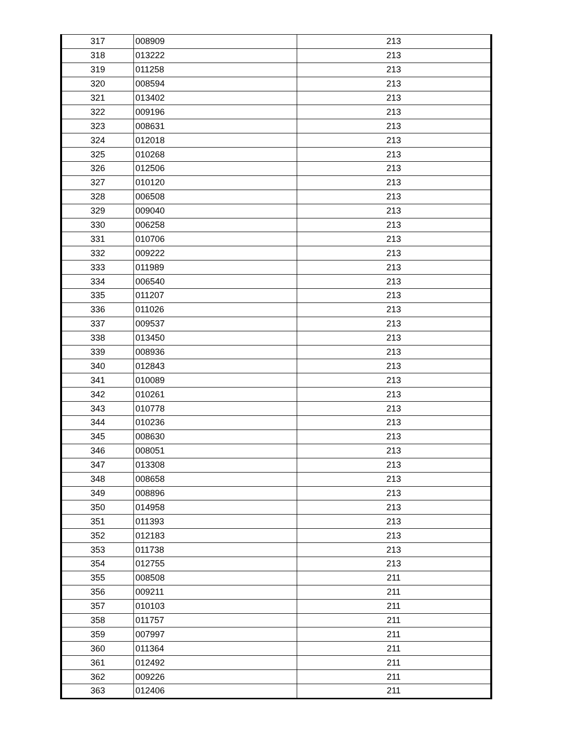| 317 | 008909 | 213 |
| 318 | 013222 | 213 |
| 319 | 011258 | 213 |
| 320 | 008594 | 213 |
| 321 | 013402 | 213 |
| 322 | 009196 | 213 |
| 323 | 008631 | 213 |
| 324 | 012018 | 213 |
| 325 | 010268 | 213 |
| 326 | 012506 | 213 |
| 327 | 010120 | 213 |
| 328 | 006508 | 213 |
| 329 | 009040 | 213 |
| 330 | 006258 | 213 |
| 331 | 010706 | 213 |
| 332 | 009222 | 213 |
| 333 | 011989 | 213 |
| 334 | 006540 | 213 |
| 335 | 011207 | 213 |
| 336 | 011026 | 213 |
| 337 | 009537 | 213 |
| 338 | 013450 | 213 |
| 339 | 008936 | 213 |
| 340 | 012843 | 213 |
| 341 | 010089 | 213 |
| 342 | 010261 | 213 |
| 343 | 010778 | 213 |
| 344 | 010236 | 213 |
| 345 | 008630 | 213 |
| 346 | 008051 | 213 |
| 347 | 013308 | 213 |
| 348 | 008658 | 213 |
| 349 | 008896 | 213 |
| 350 | 014958 | 213 |
| 351 | 011393 | 213 |
| 352 | 012183 | 213 |
| 353 | 011738 | 213 |
| 354 | 012755 | 213 |
| 355 | 008508 | 211 |
| 356 | 009211 | 211 |
| 357 | 010103 | 211 |
| 358 | 011757 | 211 |
| 359 | 007997 | 211 |
| 360 | 011364 | 211 |
| 361 | 012492 | 211 |
| 362 | 009226 | 211 |
| 363 | 012406 | 211 |